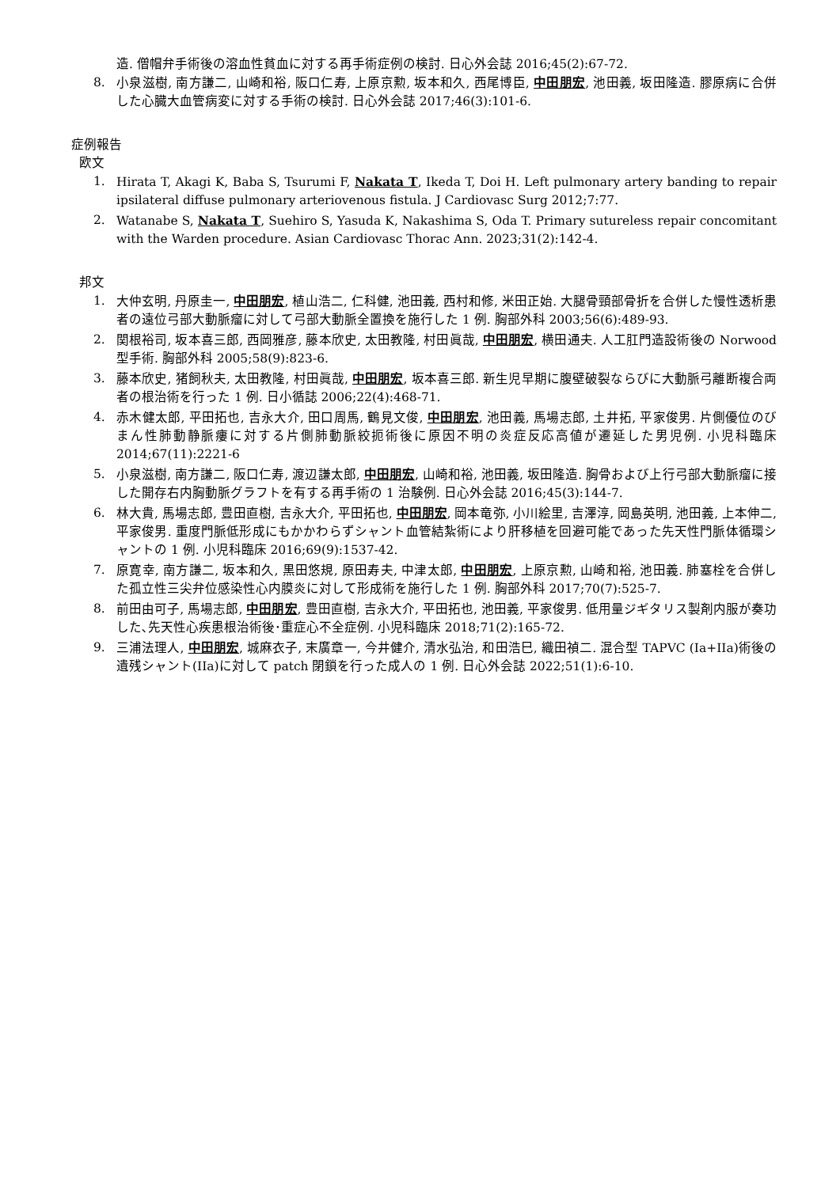造. 僧帽弁手術後の溶血性貧血に対する再手術症例の検討. 日心外会誌 2016;45(2):67-72.
8. 小泉滋樹, 南方謙二, 山崎和裕, 阪口仁寿, 上原京勲, 坂本和久, 西尾博臣, 中田朋宏, 池田義, 坂田隆造. 膠原病に合併した心臓大血管病変に対する手術の検討. 日心外会誌 2017;46(3):101-6.
症例報告
欧文
1. Hirata T, Akagi K, Baba S, Tsurumi F, Nakata T, Ikeda T, Doi H. Left pulmonary artery banding to repair ipsilateral diffuse pulmonary arteriovenous fistula. J Cardiovasc Surg 2012;7:77.
2. Watanabe S, Nakata T, Suehiro S, Yasuda K, Nakashima S, Oda T. Primary sutureless repair concomitant with the Warden procedure. Asian Cardiovasc Thorac Ann. 2023;31(2):142-4.
邦文
1. 大仲玄明, 丹原圭一, 中田朋宏, 植山浩二, 仁科健, 池田義, 西村和修, 米田正始. 大腿骨頸部骨折を合併した慢性透析患者の遠位弓部大動脈瘤に対して弓部大動脈全置換を施行した 1 例. 胸部外科 2003;56(6):489-93.
2. 関根裕司, 坂本喜三郎, 西岡雅彦, 藤本欣史, 太田教隆, 村田眞哉, 中田朋宏, 横田通夫. 人工肛門造設術後の Norwood 型手術. 胸部外科 2005;58(9):823-6.
3. 藤本欣史, 猪飼秋夫, 太田教隆, 村田眞哉, 中田朋宏, 坂本喜三郎. 新生児早期に腹壁破裂ならびに大動脈弓離断複合両者の根治術を行った 1 例. 日小循誌 2006;22(4):468-71.
4. 赤木健太郎, 平田拓也, 吉永大介, 田口周馬, 鶴見文俊, 中田朋宏, 池田義, 馬場志郎, 土井拓, 平家俊男. 片側優位のびまん性肺動静脈瘻に対する片側肺動脈絞扼術後に原因不明の炎症反応高値が遷延した男児例. 小児科臨床 2014;67(11):2221-6
5. 小泉滋樹, 南方謙二, 阪口仁寿, 渡辺謙太郎, 中田朋宏, 山崎和裕, 池田義, 坂田隆造. 胸骨および上行弓部大動脈瘤に接した開存右内胸動脈グラフトを有する再手術の 1 治験例. 日心外会誌 2016;45(3):144-7.
6. 林大貴, 馬場志郎, 豊田直樹, 吉永大介, 平田拓也, 中田朋宏, 岡本竜弥, 小川絵里, 吉澤淳, 岡島英明, 池田義, 上本伸二, 平家俊男. 重度門脈低形成にもかかわらずシャント血管結紮術により肝移植を回避可能であった先天性門脈体循環シャントの 1 例. 小児科臨床 2016;69(9):1537-42.
7. 原寛幸, 南方謙二, 坂本和久, 黒田悠規, 原田寿夫, 中津太郎, 中田朋宏, 上原京勲, 山崎和裕, 池田義. 肺塞栓を合併した孤立性三尖弁位感染性心内膜炎に対して形成術を施行した 1 例. 胸部外科 2017;70(7):525-7.
8. 前田由可子, 馬場志郎, 中田朋宏, 豊田直樹, 吉永大介, 平田拓也, 池田義, 平家俊男. 低用量ジギタリス製剤内服が奏功した､先天性心疾患根治術後･重症心不全症例. 小児科臨床 2018;71(2):165-72.
9. 三浦法理人, 中田朋宏, 城麻衣子, 末廣章一, 今井健介, 清水弘治, 和田浩巳, 織田禎二. 混合型 TAPVC (Ia+IIa)術後の遺残シャント(IIa)に対して patch 閉鎖を行った成人の 1 例. 日心外会誌 2022;51(1):6-10.